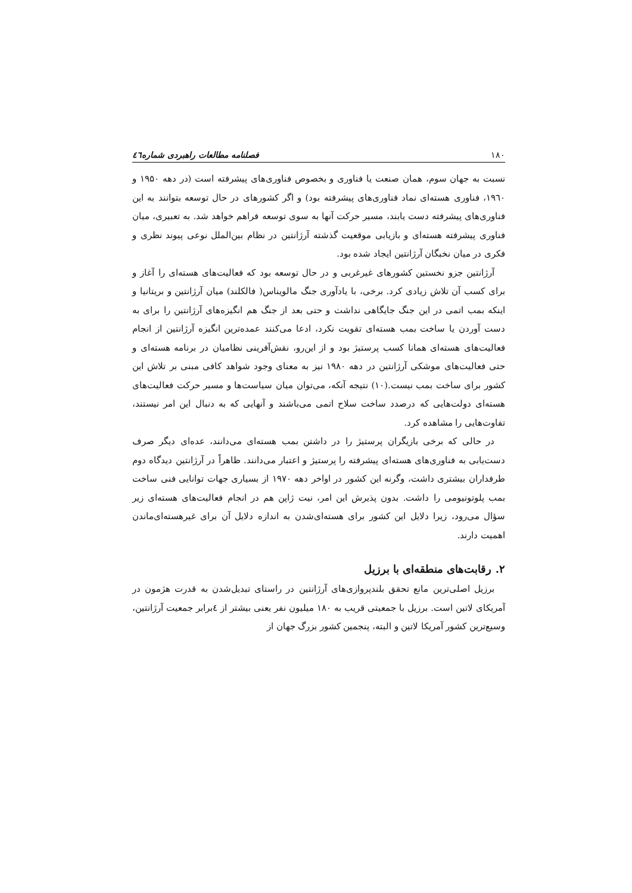۱۸۰ فصلنامه مطالعات راهبردی شماره٤٦
نسبت به جهان سوم، همان صنعت یا فناوری و بخصوص فناوری‌های پیشرفته است (در دهه ۱۹۵۰ و ۱۹٦۰، فناوری هسته‌ای نماد فناوری‌های پیشرفته بود) و اگر کشورهای در حال توسعه بتوانند به این فناوری‌های پیشرفته دست یابند، مسیر حرکت آنها به سوی توسعه فراهم خواهد شد. به تعبیری، میان فناوری پیشرفته هسته‌ای و بازیابی موقعیت گذشته آرژانتین در نظام بین‌الملل نوعی پیوند نظری و فکری در میان نخبگان آرژانتین ایجاد شده بود.
آرژانتین جزو نخستین کشورهای غیرغربی و در حال توسعه بود که فعالیت‌های هسته‌ای را آغاز و برای کسب آن تلاش زیادی کرد. برخی، با یادآوری جنگ مالویناس( فالکلند) میان آرژانتین و بریتانیا و اینکه بمب اتمی در این جنگ جایگاهی نداشت و حتی بعد از جنگ هم انگیزه‌های آرژانتین را برای به دست آوردن یا ساخت بمب هسته‌ای تقویت نکرد، ادعا می‌کنند عمده‌ترین انگیزه آرژانتین از انجام فعالیت‌های هسته‌ای همانا کسب پرستیژ بود و از این‌رو، نقش‌آفرینی نظامیان در برنامه هسته‌ای و حتی فعالیت‌های موشکی آرژانتین در دهه ۱۹۸۰ نیز به معنای وجود شواهد کافی مبنی بر تلاش این کشور برای ساخت بمب نیست.(۱۰) نتیجه آنکه، می‌توان میان سیاست‌ها و مسیر حرکت فعالیت‌های هسته‌ای دولت‌هایی که درصدد ساخت سلاح اتمی می‌باشند و آنهایی که به دنبال این امر نیستند، تفاوت‌هایی را مشاهده کرد.
در حالی که برخی بازیگران پرستیژ را در داشتن بمب هسته‌ای می‌دانند، عده‌ای دیگر صرف دست‌یابی به فناوری‌های هسته‌ای پیشرفته را پرستیژ و اعتبار می‌دانند. ظاهراً در آرژانتین دیدگاه دوم طرفداران بیشتری داشت، وگرنه این کشور در اواخر دهه ۱۹۷۰ از بسیاری جهات توانایی فنی ساخت بمب پلوتونیومی را داشت. بدون پذیرش این امر، نیت ژاپن هم در انجام فعالیت‌های هسته‌ای زیر سؤال می‌رود، زیرا دلایل این کشور برای هسته‌ای‌شدن به اندازه دلایل آن برای غیرهسته‌ای‌ماندن اهمیت دارند.
۲. رقابت‌های منطقه‌ای با برزیل
برزیل اصلی‌ترین مانع تحقق بلندپروازی‌های آرژانتین در راستای تبدیل‌شدن به قدرت هژمون در آمریکای لاتین است. برزیل با جمعیتی قریب به ۱۸۰ میلیون نفر یعنی بیشتر از ٤برابر جمعیت آرژانتین، وسیع‌ترین کشور آمریکا لاتین و البته، پنجمین کشور بزرگ جهان از